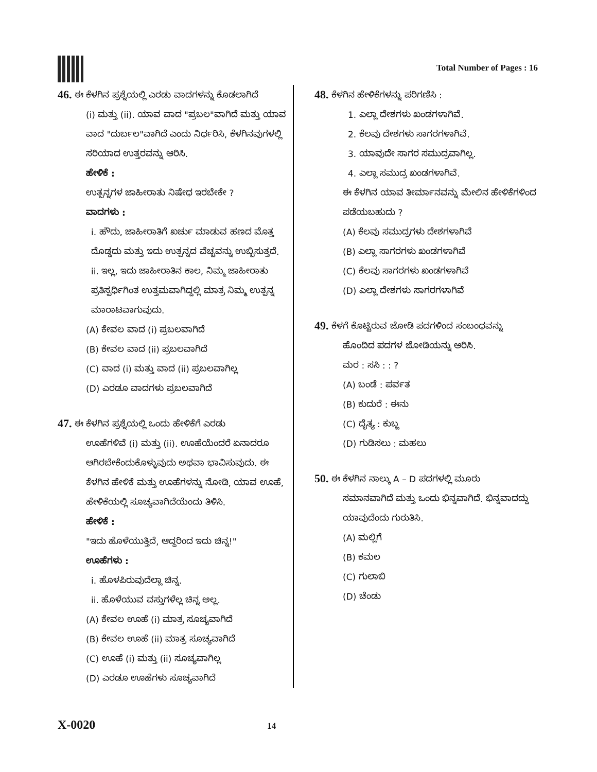Total Number of Pages : 16
46. ಈ ಕೆಳಗಿನ ಪ್ರಶ್ನೆಯಲ್ಲಿ ಎರಡು ವಾದಗಳನ್ನು ಕೊಡಲಾಗಿದೆ
(i) ಮತ್ತು (ii). ಯಾವ ವಾದ "ಪ್ರಬಲ"ವಾಗಿದೆ ಮತ್ತು ಯಾವ ವಾದ "ದುರ್ಬಲ"ವಾಗಿದೆ ಎಂದು ನಿರ್ಧರಿಸಿ, ಕೆಳಗಿನವುಗಳಲ್ಲಿ ಸರಿಯಾದ ಉತ್ತರವನ್ನು ಆರಿಸಿ.
ಹೇಳಿಕೆ :
ಉತ್ಪನ್ನಗಳ ಜಾಹೀರಾತು ನಿಷೇಧ ಇರಬೇಕೇ ?
ವಾದಗಳು :
i. ಹೌದು, ಜಾಹೀರಾತಿಗೆ ಖರ್ಚು ಮಾಡುವ ಹಣದ ಮೊತ್ತ ದೊಡ್ಡದು ಮತ್ತು ಇದು ಉತ್ಪನ್ನದ ವೆಚ್ಚವನ್ನು ಉಬ್ಬಿಸುತ್ತದೆ.
ii. ಇಲ್ಲ, ಇದು ಜಾಹೀರಾತಿನ ಕಾಲ, ನಿಮ್ಮ ಜಾಹೀರಾತು ಪ್ರತಿಸ್ಪರ್ಧಿಗಿಂತ ಉತ್ತಮವಾಗಿದ್ದಲ್ಲಿ ಮಾತ್ರ ನಿಮ್ಮ ಉತ್ಪನ್ನ ಮಾರಾಟವಾಗುವುದು.
(A) ಕೇವಲ ವಾದ (i) ಪ್ರಬಲವಾಗಿದೆ
(B) ಕೇವಲ ವಾದ (ii) ಪ್ರಬಲವಾಗಿದೆ
(C) ವಾದ (i) ಮತ್ತು ವಾದ (ii) ಪ್ರಬಲವಾಗಿಲ್ಲ
(D) ಎರಡೂ ವಾದಗಳು ಪ್ರಬಲವಾಗಿದೆ
47. ಈ ಕೆಳಗಿನ ಪ್ರಶ್ನೆಯಲ್ಲಿ ಒಂದು ಹೇಳಿಕೆಗೆ ಎರಡು
ಊಹೆಗಳಿವೆ (i) ಮತ್ತು (ii). ಊಹೆಯೆಂದರೆ ಏನಾದರೂ ಆಗಿರಬೇಕೆಂದುಕೊಳ್ಳುವುದು ಅಥವಾ ಭಾವಿಸುವುದು. ಈ ಕೆಳಗಿನ ಹೇಳಿಕೆ ಮತ್ತು ಊಹೆಗಳನ್ನು ನೋಡಿ, ಯಾವ ಊಹೆ, ಹೇಳಿಕೆಯಲ್ಲಿ ಸೂಚ್ಯವಾಗಿದೆಯೆಂದು ತಿಳಿಸಿ.
ಹೇಳಿಕೆ :
"ಇದು ಹೊಳೆಯುತ್ತಿದೆ, ಆದ್ದರಿಂದ ಇದು ಚಿನ್ನ!"
ಊಹೆಗಳು :
i. ಹೊಳಪಿರುವುದೆಲ್ಲಾ ಚಿನ್ನ.
ii. ಹೊಳೆಯುವ ವಸ್ತುಗಳೆಲ್ಲ ಚಿನ್ನ ಅಲ್ಲ.
(A) ಕೇವಲ ಊಹೆ (i) ಮಾತ್ರ ಸೂಚ್ಯವಾಗಿದೆ
(B) ಕೇವಲ ಊಹೆ (ii) ಮಾತ್ರ ಸೂಚ್ಯವಾಗಿದೆ
(C) ಊಹೆ (i) ಮತ್ತು (ii) ಸೂಚ್ಯವಾಗಿಲ್ಲ
(D) ಎರಡೂ ಊಹೆಗಳು ಸೂಚ್ಯವಾಗಿದೆ
48. ಕೆಳಗಿನ ಹೇಳಿಕೆಗಳನ್ನು ಪರಿಗಣಿಸಿ :
1. ಎಲ್ಲಾ ದೇಶಗಳು ಖಂಡಗಳಾಗಿವೆ.
2. ಕೆಲವು ದೇಶಗಳು ಸಾಗರಗಳಾಗಿವೆ.
3. ಯಾವುದೇ ಸಾಗರ ಸಮುದ್ರವಾಗಿಲ್ಲ.
4. ಎಲ್ಲಾ ಸಮುದ್ರ ಖಂಡಗಳಾಗಿವೆ.
ಈ ಕೆಳಗಿನ ಯಾವ ತೀರ್ಮಾನವನ್ನು ಮೇಲಿನ ಹೇಳಿಕೆಗಳಿಂದ ಪಡೆಯಬಹುದು ?
(A) ಕೆಲವು ಸಮುದ್ರಗಳು ದೇಶಗಳಾಗಿವೆ
(B) ಎಲ್ಲಾ ಸಾಗರಗಳು ಖಂಡಗಳಾಗಿವೆ
(C) ಕೆಲವು ಸಾಗರಗಳು ಖಂಡಗಳಾಗಿವೆ
(D) ಎಲ್ಲಾ ದೇಶಗಳು ಸಾಗರಗಳಾಗಿವೆ
49. ಕೆಳಗೆ ಕೊಟ್ಟಿರುವ ಜೋಡಿ ಪದಗಳಿಂದ ಸಂಬಂಧವನ್ನು
ಹೊಂದಿದ ಪದಗಳ ಜೋಡಿಯನ್ನು ಆರಿಸಿ.
ಮರ : ಸಸಿ : : ?
(A) ಬಂಡೆ : ಪರ್ವತ
(B) ಕುದುರೆ : ಈನು
(C) ದೈತ್ಯ : ಕುಬ್ಜ
(D) ಗುಡಿಸಲು : ಮಹಲು
50. ಈ ಕೆಳಗಿನ ನಾಲ್ಕು A – D ಪದಗಳಲ್ಲಿ ಮೂರು
ಸಮಾನವಾಗಿದೆ ಮತ್ತು ಒಂದು ಭಿನ್ನವಾಗಿದೆ. ಭಿನ್ನವಾದದ್ದು ಯಾವುದೆಂದು ಗುರುತಿಸಿ.
(A) ಮಲ್ಲಿಗೆ
(B) ಕಮಲ
(C) ಗುಲಾಬಿ
(D) ಚೆಂಡು
X-0020 14